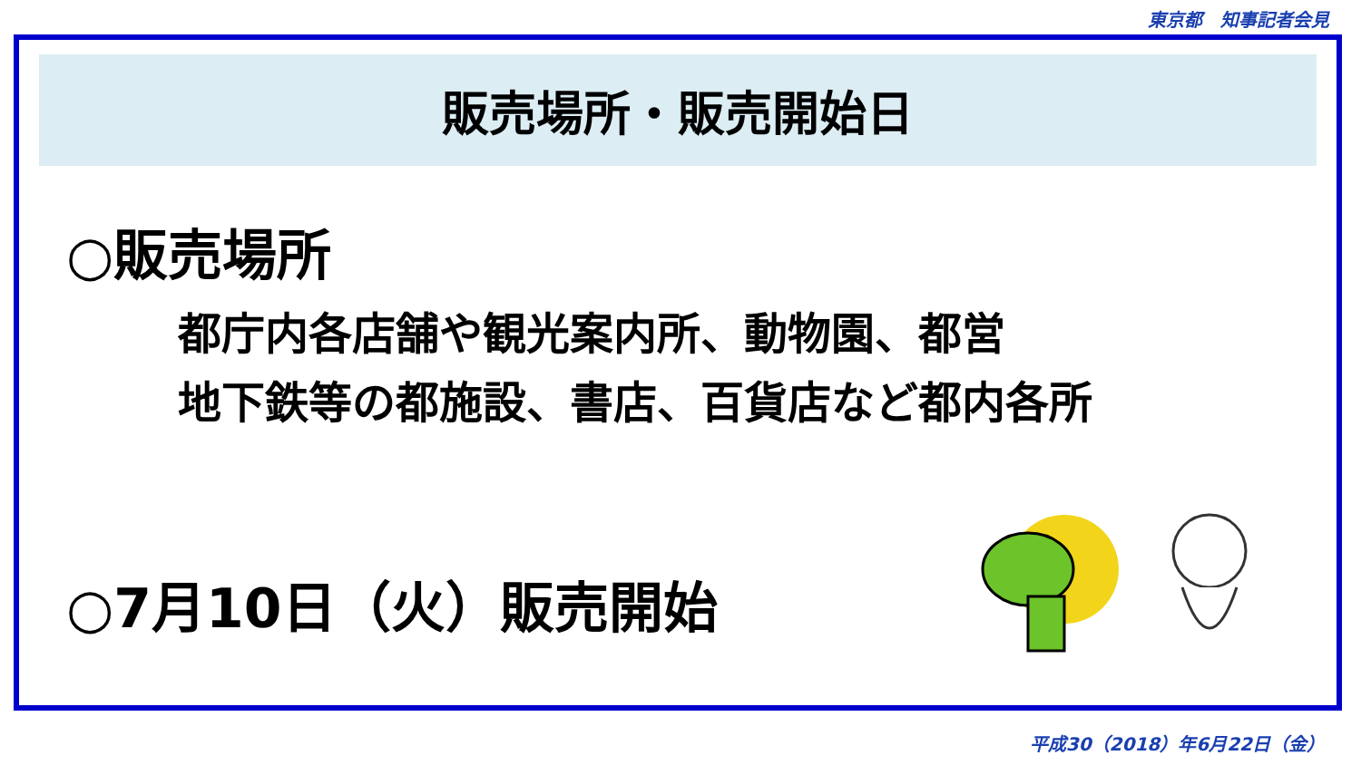東京都　知事記者会見
販売場所・販売開始日
○販売場所
都庁内各店舗や観光案内所、動物園、都営
地下鉄等の都施設、書店、百貨店など都内各所
○7月10日（火）販売開始
平成30（2018）年6月22日（金）